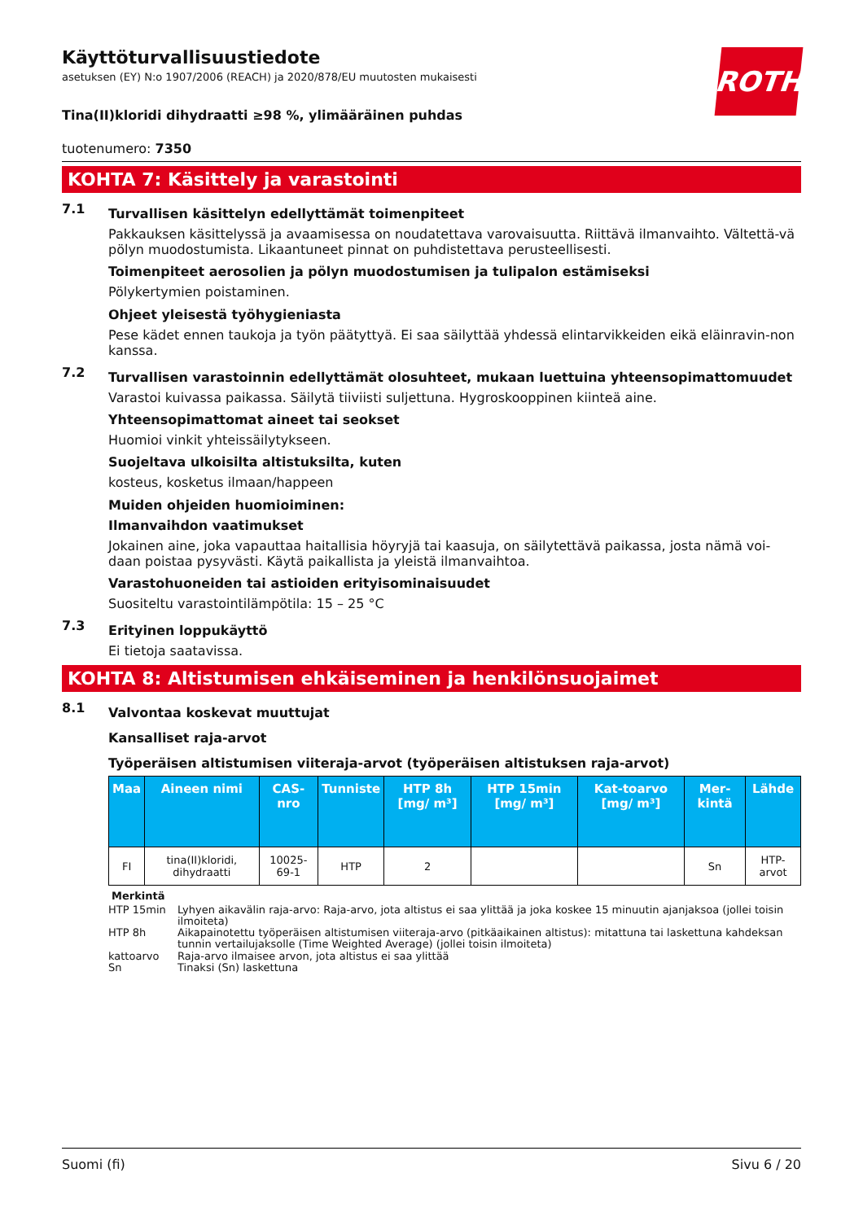Käyttöturvallisuustiedote
asetuksen (EY) N:o 1907/2006 (REACH) ja 2020/878/EU muutosten mukaisesti
ROTH
Tina(II)kloridi dihydraatti ≥98 %, ylimääräinen puhdas
tuotenumero: 7350
KOHTA 7: Käsittely ja varastointi
7.1
Turvallisen käsittelyn edellyttämät toimenpiteet
Pakkauksen käsittelyssä ja avaamisessa on noudatettava varovaisuutta. Riittävä ilmanvaihto. Vältettä-vä pölyn muodostumista. Likaantuneet pinnat on puhdistettava perusteellisesti.
Toimenpiteet aerosolien ja pölyn muodostumisen ja tulipalon estämiseksi
Pölykertymien poistaminen.
Ohjeet yleisestä työhygieniasta
Pese kädet ennen taukoja ja työn päätyttyä. Ei saa säilyttää yhdessä elintarvikkeiden eikä eläinravin-non kanssa.
7.2
Turvallisen varastoinnin edellyttämät olosuhteet, mukaan luettuina yhteensopimattomuudet
Varastoi kuivassa paikassa. Säilytä tiiviisti suljettuna. Hygroskooppinen kiinteä aine.
Yhteensopimattomat aineet tai seokset
Huomioi vinkit yhteissäilytykseen.
Suojeltava ulkoisilta altistuksilta, kuten
kosteus, kosketus ilmaan/happeen
Muiden ohjeiden huomioiminen:
Ilmanvaihdon vaatimukset
Jokainen aine, joka vapauttaa haitallisia höyryjä tai kaasuja, on säilytettävä paikassa, josta nämä voi-daan poistaa pysyvästi. Käytä paikallista ja yleistä ilmanvaihtoa.
Varastohuoneiden tai astioiden erityisominaisuudet
Suositeltu varastointilämpötila: 15 – 25 °C
7.3
Erityinen loppukäyttö
Ei tietoja saatavissa.
KOHTA 8: Altistumisen ehkäiseminen ja henkilönsuojaimet
8.1
Valvontaa koskevat muuttujat
Kansalliset raja-arvot
Työperäisen altistumisen viiteraja-arvot (työperäisen altistuksen raja-arvot)
| Maa | Aineen nimi | CAS-nro | Tunniste | HTP 8h [mg/ m³] | HTP 15min [mg/ m³] | Kat-toarvo [mg/ m³] | Mer-kintä | Lähde |
| --- | --- | --- | --- | --- | --- | --- | --- | --- |
| FI | tina(II)kloridi, dihydraatti | 10025-69-1 | HTP | 2 | | | Sn | HTP-arvot |
Merkintä
HTP 15min Lyhyen aikavälin raja-arvo: Raja-arvo, jota altistus ei saa ylittää ja joka koskee 15 minuutin ajanjaksoa (jollei toisin ilmoiteta)
HTP 8h Aikapainotettu työperäisen altistumisen viiteraja-arvo (pitkäaikainen altistus): mitattuna tai laskettuna kahdeksan tunnin vertailujaksolle (Time Weighted Average) (jollei toisin ilmoiteta)
kattoarvo Raja-arvo ilmaisee arvon, jota altistus ei saa ylittää
Sn Tinaksi (Sn) laskettuna
Suomi (fi) Sivu 6 / 20